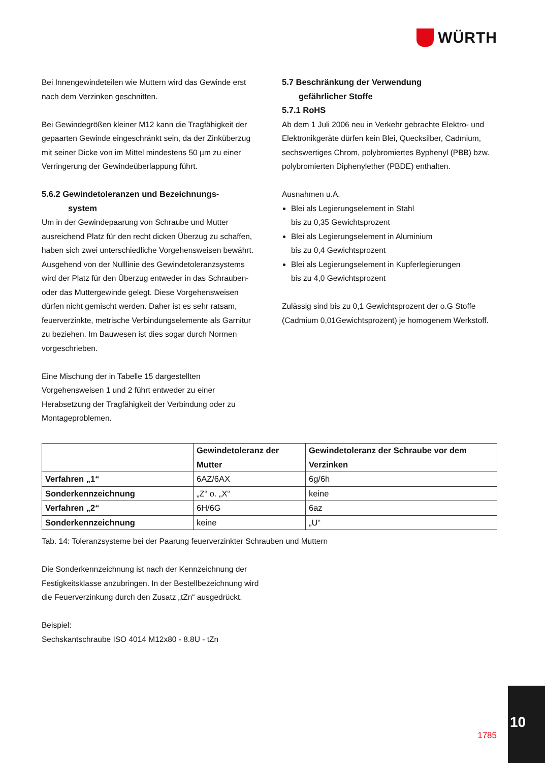WÜRTH
Bei Innengewindeteilen wie Muttern wird das Gewinde erst nach dem Verzinken geschnitten.
Bei Gewindegrößen kleiner M12 kann die Tragfähigkeit der gepaarten Gewinde eingeschränkt sein, da der Zinküberzug mit seiner Dicke von im Mittel mindestens 50 µm zu einer Verringerung der Gewindeüberlappung führt.
5.6.2 Gewindetoleranzen und Bezeichnungs-
system
Um in der Gewindepaarung von Schraube und Mutter ausreichend Platz für den recht dicken Überzug zu schaffen, haben sich zwei unterschiedliche Vorgehensweisen bewährt. Ausgehend von der Nulllinie des Gewindetoleranzsystems wird der Platz für den Überzug entweder in das Schrauben- oder das Muttergewinde gelegt. Diese Vorgehensweisen dürfen nicht gemischt werden. Daher ist es sehr ratsam, feuerverzinkte, metrische Verbindungselemente als Garnitur zu beziehen. Im Bauwesen ist dies sogar durch Normen vorgeschrieben.
Eine Mischung der in Tabelle 15 dargestellten Vorgehensweisen 1 und 2 führt entweder zu einer Herabsetzung der Tragfähigkeit der Verbindung oder zu Montageproblemen.
5.7 Beschränkung der Verwendung
gefährlicher Stoffe
5.7.1 RoHS
Ab dem 1 Juli 2006 neu in Verkehr gebrachte Elektro- und Elektronikgeräte dürfen kein Blei, Quecksilber, Cadmium, sechswertiges Chrom, polybromiertes Byphenyl (PBB) bzw. polybromierten Diphenylether (PBDE) enthalten.
Ausnahmen u.A.
Blei als Legierungselement in Stahl
bis zu 0,35 Gewichtsprozent
Blei als Legierungselement in Aluminium
bis zu 0,4 Gewichtsprozent
Blei als Legierungselement in Kupferlegierungen
bis zu 4,0 Gewichtsprozent
Zulässig sind bis zu 0,1 Gewichtsprozent der o.G Stoffe (Cadmium 0,01Gewichtsprozent) je homogenem Werkstoff.
| | Gewindetoleranz der Mutter | Gewindetoleranz der Schraube vor dem Verzinken |
| --- | --- | --- |
| Verfahren „1“ | 6AZ/6AX | 6g/6h |
| Sonderkennzeichnung | „Z“ o. „X“ | keine |
| Verfahren „2“ | 6H/6G | 6az |
| Sonderkennzeichnung | keine | „U“ |
Tab. 14: Toleranzsysteme bei der Paarung feuerverzinkter Schrauben und Muttern
Die Sonderkennzeichnung ist nach der Kennzeichnung der Festigkeitsklasse anzubringen. In der Bestellbezeichnung wird die Feuerverzinkung durch den Zusatz „tZn“ ausgedrückt.
Beispiel:
Sechskantschraube ISO 4014 M12x80 - 8.8U - tZn
1785
10